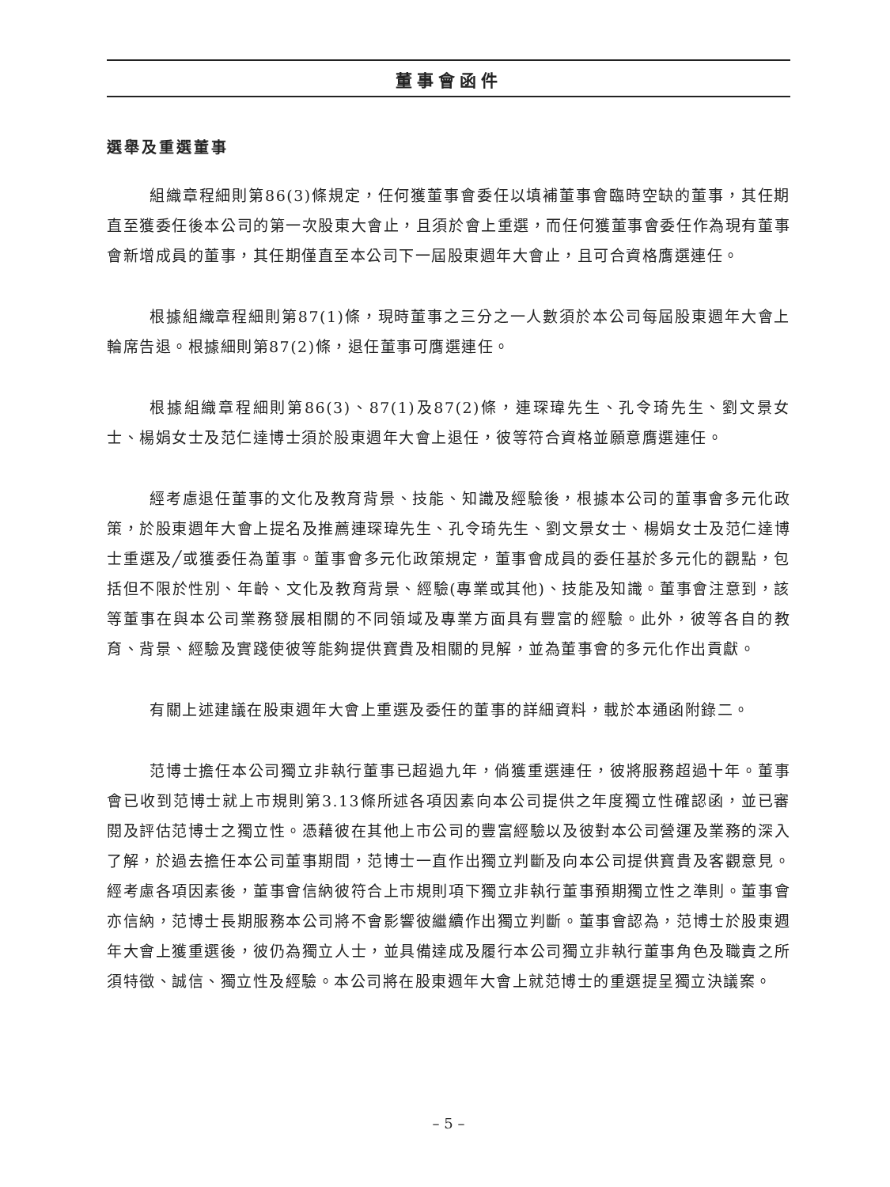董事會函件
選舉及重選董事
組織章程細則第86(3)條規定，任何獲董事會委任以填補董事會臨時空缺的董事，其任期直至獲委任後本公司的第一次股東大會止，且須於會上重選，而任何獲董事會委任作為現有董事會新增成員的董事，其任期僅直至本公司下一屆股東週年大會止，且可合資格膺選連任。
根據組織章程細則第87(1)條，現時董事之三分之一人數須於本公司每屆股東週年大會上輪席告退。根據細則第87(2)條，退任董事可膺選連任。
根據組織章程細則第86(3)、87(1)及87(2)條，連琛瑋先生、孔令琦先生、劉文景女士、楊娟女士及范仁達博士須於股東週年大會上退任，彼等符合資格並願意膺選連任。
經考慮退任董事的文化及教育背景、技能、知識及經驗後，根據本公司的董事會多元化政策，於股東週年大會上提名及推薦連琛瑋先生、孔令琦先生、劉文景女士、楊娟女士及范仁達博士重選及╱或獲委任為董事。董事會多元化政策規定，董事會成員的委任基於多元化的觀點，包括但不限於性別、年齡、文化及教育背景、經驗(專業或其他)、技能及知識。董事會注意到，該等董事在與本公司業務發展相關的不同領域及專業方面具有豐富的經驗。此外，彼等各自的教育、背景、經驗及實踐使彼等能夠提供寶貴及相關的見解，並為董事會的多元化作出貢獻。
有關上述建議在股東週年大會上重選及委任的董事的詳細資料，載於本通函附錄二。
范博士擔任本公司獨立非執行董事已超過九年，倘獲重選連任，彼將服務超過十年。董事會已收到范博士就上市規則第3.13條所述各項因素向本公司提供之年度獨立性確認函，並已審閱及評估范博士之獨立性。憑藉彼在其他上市公司的豐富經驗以及彼對本公司營運及業務的深入了解，於過去擔任本公司董事期間，范博士一直作出獨立判斷及向本公司提供寶貴及客觀意見。經考慮各項因素後，董事會信納彼符合上市規則項下獨立非執行董事預期獨立性之準則。董事會亦信納，范博士長期服務本公司將不會影響彼繼續作出獨立判斷。董事會認為，范博士於股東週年大會上獲重選後，彼仍為獨立人士，並具備達成及履行本公司獨立非執行董事角色及職責之所須特徵、誠信、獨立性及經驗。本公司將在股東週年大會上就范博士的重選提呈獨立決議案。
– 5 –